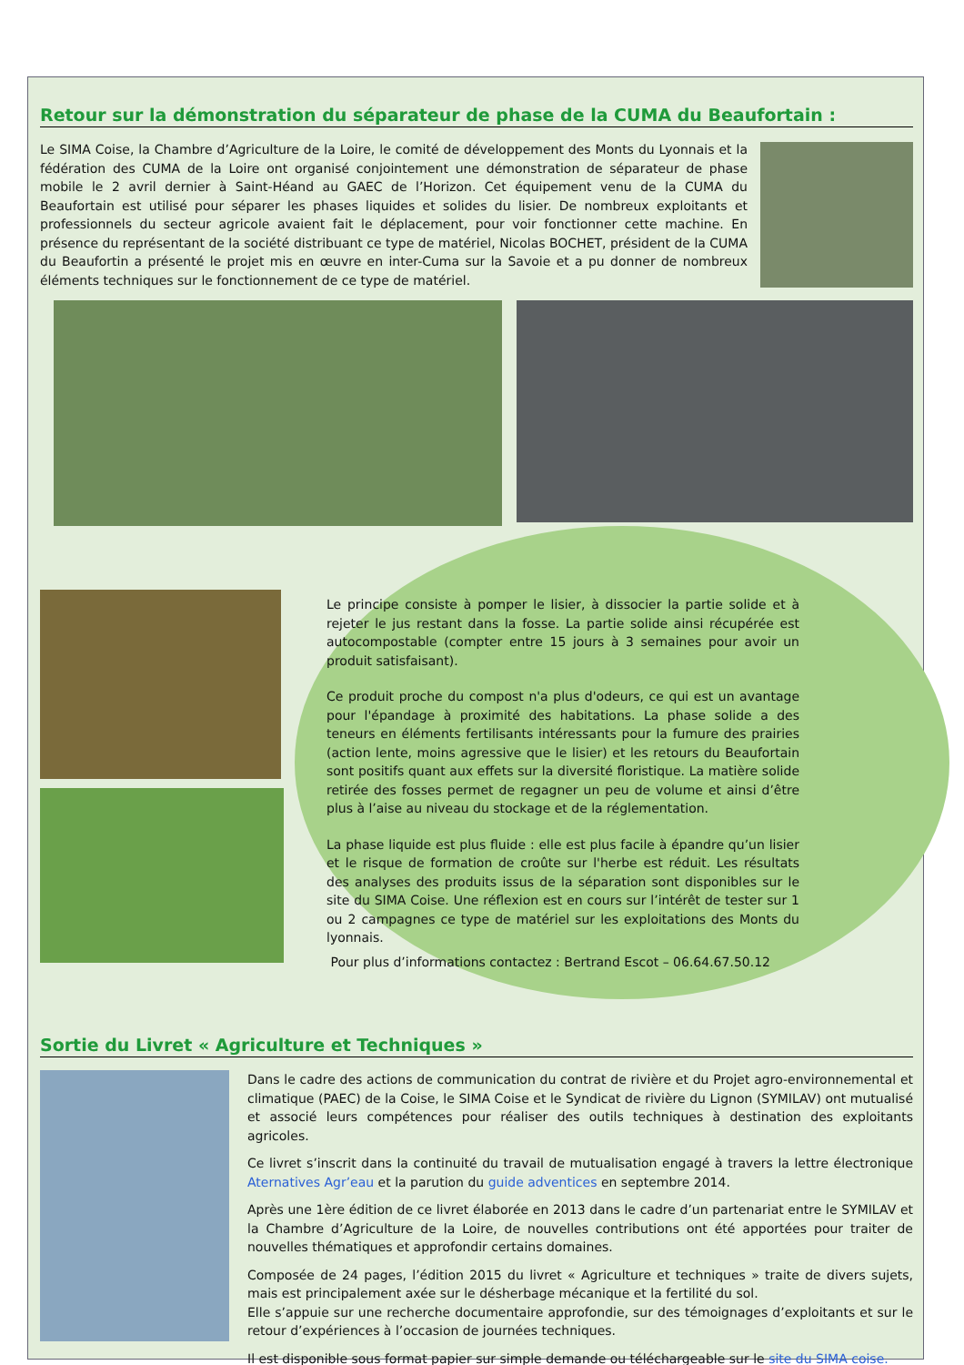Retour sur la démonstration du séparateur de phase de la CUMA du Beaufortain :
Le SIMA Coise, la Chambre d’Agriculture de la Loire, le comité de développement des Monts du Lyonnais et la fédération des CUMA de la Loire ont organisé conjointement une démonstration de séparateur de phase mobile le 2 avril dernier à Saint-Héand au GAEC de l’Horizon. Cet équipement venu de la CUMA du Beaufortain est utilisé pour séparer les phases liquides et solides du lisier. De nombreux exploitants et professionnels du secteur agricole avaient fait le déplacement, pour voir fonctionner cette machine. En présence du représentant de la société distribuant ce type de matériel, Nicolas BOCHET, président de la CUMA du Beaufortin a présenté le projet mis en œuvre en inter-Cuma sur la Savoie et a pu donner de nombreux éléments techniques sur le fonctionnement de ce type de matériel.
Le principe consiste à pomper le lisier, à dissocier la partie solide et à rejeter le jus restant dans la fosse. La partie solide ainsi récupérée est autocompostable (compter entre 15 jours à 3 semaines pour avoir un produit satisfaisant).
Ce produit proche du compost n'a plus d'odeurs, ce qui est un avantage pour l'épandage à proximité des habitations. La phase solide a des teneurs en éléments fertilisants intéressants pour la fumure des prairies (action lente, moins agressive que le lisier) et les retours du Beaufortain sont positifs quant aux effets sur la diversité floristique. La matière solide retirée des fosses permet de regagner un peu de volume et ainsi d’être plus à l’aise au niveau du stockage et de la réglementation.
La phase liquide est plus fluide : elle est plus facile à épandre qu’un lisier et le risque de formation de croûte sur l'herbe est réduit. Les résultats des analyses des produits issus de la séparation sont disponibles sur le site du SIMA Coise. Une réflexion est en cours sur l’intérêt de tester sur 1 ou 2 campagnes ce type de matériel sur les exploitations des Monts du lyonnais.
Pour plus d’informations contactez : Bertrand Escot – 06.64.67.50.12
Sortie du Livret « Agriculture et Techniques »
Dans le cadre des actions de communication du contrat de rivière et du Projet agro-environnemental et climatique (PAEC) de la Coise, le SIMA Coise et le Syndicat de rivière du Lignon (SYMILAV) ont mutualisé et associé leurs compétences pour réaliser des outils techniques à destination des exploitants agricoles.
Ce livret s’inscrit dans la continuité du travail de mutualisation engagé à travers la lettre électronique Aternatives Agr’eau et la parution du guide adventices en septembre 2014.
Après une 1ère édition de ce livret élaborée en 2013 dans le cadre d’un partenariat entre le SYMILAV et la Chambre d’Agriculture de la Loire, de nouvelles contributions ont été apportées pour traiter de nouvelles thématiques et approfondir certains domaines.
Composée de 24 pages, l’édition 2015 du livret « Agriculture et techniques » traite de divers sujets, mais est principalement axée sur le désherbage mécanique et la fertilité du sol.
Elle s’appuie sur une recherche documentaire approfondie, sur des témoignages d’exploitants et sur le retour d’expériences à l’occasion de journées techniques.
Il est disponible sous format papier sur simple demande ou téléchargeable sur le site du SIMA coise.